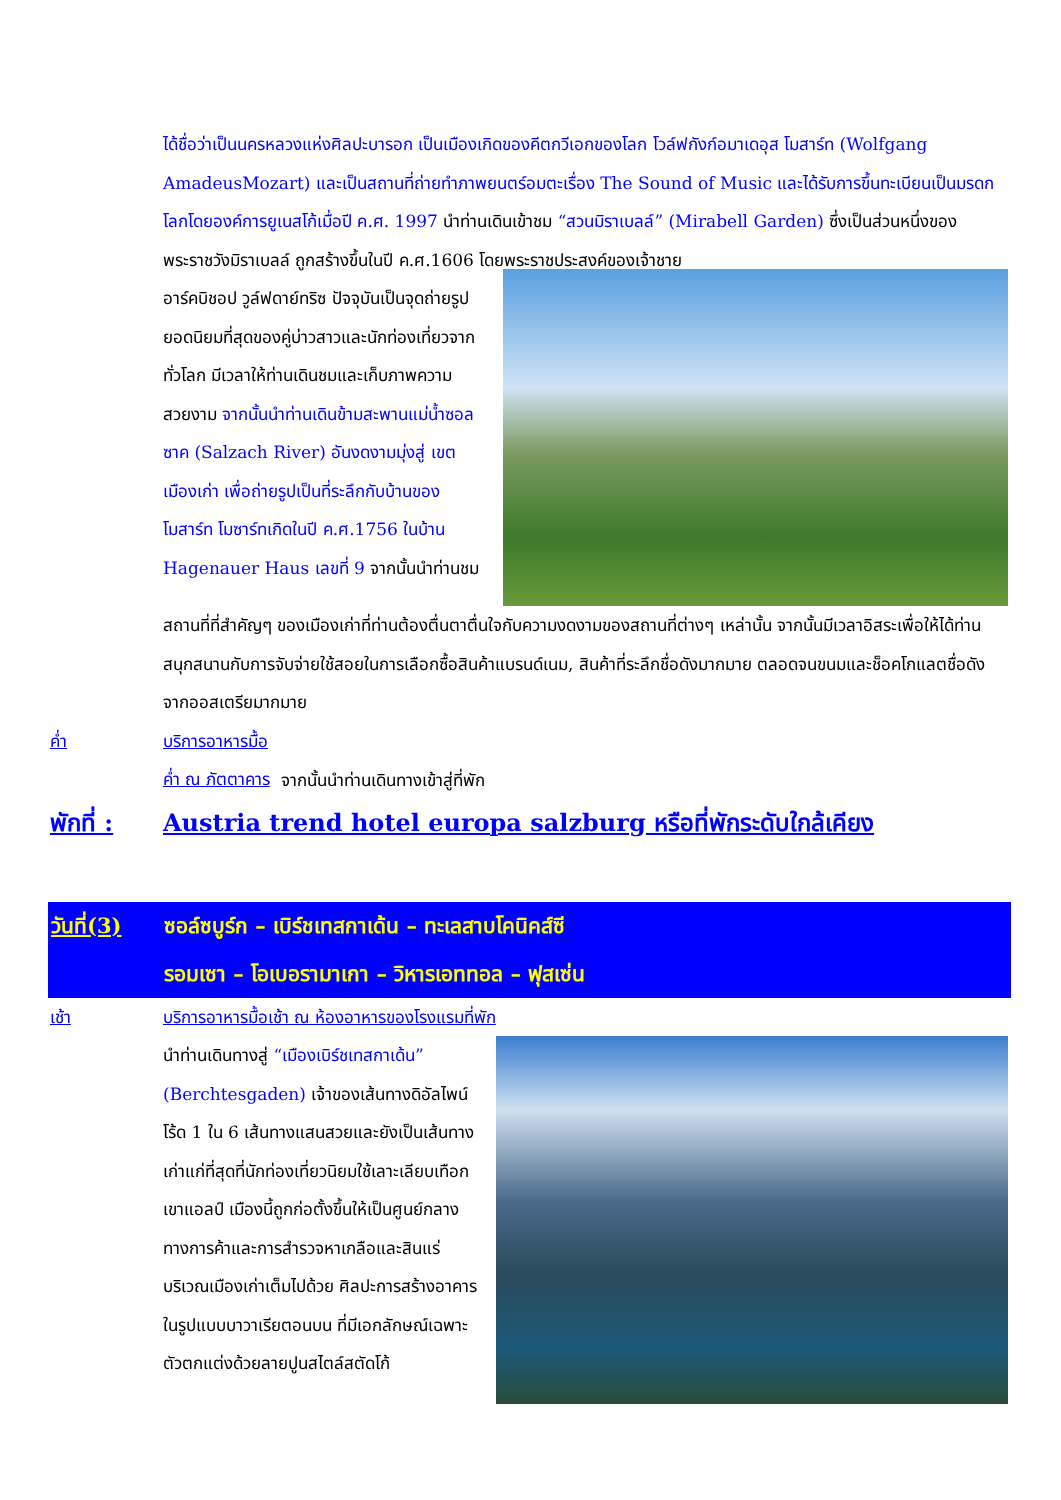ได้ชื่อว่าเป็นนครหลวงแห่งศิลปะบารอก เป็นเมืองเกิดของคีตกวีเอกของโลก โวล์ฟกังก์อมาเดอุส โมสาร์ท (Wolfgang AmadeusMozart) และเป็นสถานที่ถ่ายทำภาพยนตร์อมตะเรื่อง The Sound of Music และได้รับการขึ้นทะเบียนเป็นมรดกโลกโดยองค์การยูเนสโก้เมื่อปี ค.ศ. 1997 นำท่านเดินเข้าชม “สวนมิราเบลล์” (Mirabell Garden) ซึ่งเป็นส่วนหนึ่งของพระราชวังมิราเบลล์ ถูกสร้างขึ้นในปี ค.ศ.1606 โดยพระราชประสงค์ของเจ้าชาย
อาร์คบิชอป วูล์ฟดาย์ทริซ ปัจจุบันเป็นจุดถ่ายรูปยอดนิยมที่สุดของคู่บ่าวสาวและนักท่องเที่ยวจากทั่วโลก มีเวลาให้ท่านเดินชมและเก็บภาพความสวยงาม จากนั้นนำท่านเดินข้ามสะพานแม่น้ำซอลซาค (Salzach River) อันงดงามมุ่งสู่ เขตเมืองเก่า เพื่อถ่ายรูปเป็นที่ระลึกกับบ้านของโมสาร์ท โมซาร์ทเกิดในปี ค.ศ.1756 ในบ้าน Hagenauer Haus เลขที่ 9 จากนั้นนำท่านชม
สถานที่ที่สำคัญๆ ของเมืองเก่าที่ท่านต้องตื่นตาตื่นใจกับความงดงามของสถานที่ต่างๆ เหล่านั้น จากนั้นมีเวลาอิสระเพื่อให้ได้ท่านสนุกสนานกับการจับจ่ายใช้สอยในการเลือกซื้อสินค้าแบรนด์เนม, สินค้าที่ระลึกชื่อดังมากมาย ตลอดจนขนมและช็อคโกแลตชื่อดังจากออสเตรียมากมาย
ค่ำ บริการอาหารมื้อค่ำ ณ ภัตตาคาร จากนั้นนำท่านเดินทางเข้าสู่ที่พัก
พักที่ : Austria trend hotel europa salzburg หรือที่พักระดับใกล้เคียง
วันที่(3) ซอล์ซบูร์ก – เบิร์ชเทสกาเด้น – ทะเลสาบโคนิคส์ซี
รอมเซา – โอเบอรามาเกา – วิหารเอททอล – ฟุสเซ่น
เช้า บริการอาหารมื้อเช้า ณ ห้องอาหารของโรงแรมที่พัก
นำท่านเดินทางสู่ “เมืองเบิร์ชเทสกาเด้น” (Berchtesgaden) เจ้าของเส้นทางดิอัลไพน์ โร้ด 1 ใน 6 เส้นทางแสนสวยและยังเป็นเส้นทางเก่าแก่ที่สุดที่นักท่องเที่ยวนิยมใช้เลาะเลียบเทือกเขาแอลป์ เมืองนี้ถูกก่อตั้งขึ้นให้เป็นศูนย์กลางทางการค้าและการสำรวจหาเกลือและสินแร่บริเวณเมืองเก่าเต็มไปด้วย ศิลปะการสร้างอาคารในรูปแบบบาวาเรียตอนบน ที่มีเอกลักษณ์เฉพาะตัวตกแต่งด้วยลายปูนสไตล์สตัดโก้